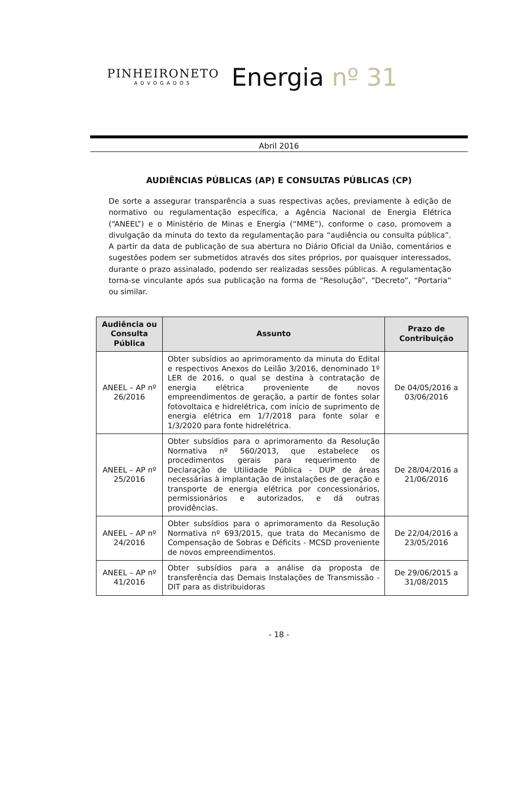PINHEIRONETO
ADVOGADOS
Energia nº 31
Abril 2016
AUDIÊNCIAS PÚBLICAS (AP) E CONSULTAS PÚBLICAS (CP)
De sorte a assegurar transparência a suas respectivas ações, previamente à edição de normativo ou regulamentação específica, a Agência Nacional de Energia Elétrica (“ANEEL”) e o Ministério de Minas e Energia (“MME”), conforme o caso, promovem a divulgação da minuta do texto da regulamentação para “audiência ou consulta pública”. A partir da data de publicação de sua abertura no Diário Oficial da União, comentários e sugestões podem ser submetidos através dos sites próprios, por quaisquer interessados, durante o prazo assinalado, podendo ser realizadas sessões públicas. A regulamentação torna-se vinculante após sua publicação na forma de “Resolução”, “Decreto”, “Portaria” ou similar.
| Audiência ou Consulta Pública | Assunto | Prazo de Contribuição |
| --- | --- | --- |
| ANEEL – AP nº 26/2016 | Obter subsídios ao aprimoramento da minuta do Edital e respectivos Anexos do Leilão 3/2016, denominado 1º LER de 2016, o qual se destina à contratação de energia elétrica proveniente de novos empreendimentos de geração, a partir de fontes solar fotovoltaica e hidrelétrica, com início de suprimento de energia elétrica em 1/7/2018 para fonte solar e 1/3/2020 para fonte hidrelétrica. | De 04/05/2016 a 03/06/2016 |
| ANEEL – AP nº 25/2016 | Obter subsídios para o aprimoramento da Resolução Normativa nº 560/2013, que estabelece os procedimentos gerais para requerimento de Declaração de Utilidade Pública - DUP de áreas necessárias à implantação de instalações de geração e transporte de energia elétrica por concessionários, permissionários e autorizados, e dá outras providências. | De 28/04/2016 a 21/06/2016 |
| ANEEL – AP nº 24/2016 | Obter subsídios para o aprimoramento da Resolução Normativa nº 693/2015, que trata do Mecanismo de Compensação de Sobras e Déficits - MCSD proveniente de novos empreendimentos. | De 22/04/2016 a 23/05/2016 |
| ANEEL – AP nº 41/2016 | Obter subsídios para a análise da proposta de transferência das Demais Instalações de Transmissão - DIT para as distribuidoras | De 29/06/2015 a 31/08/2015 |
- 18 -